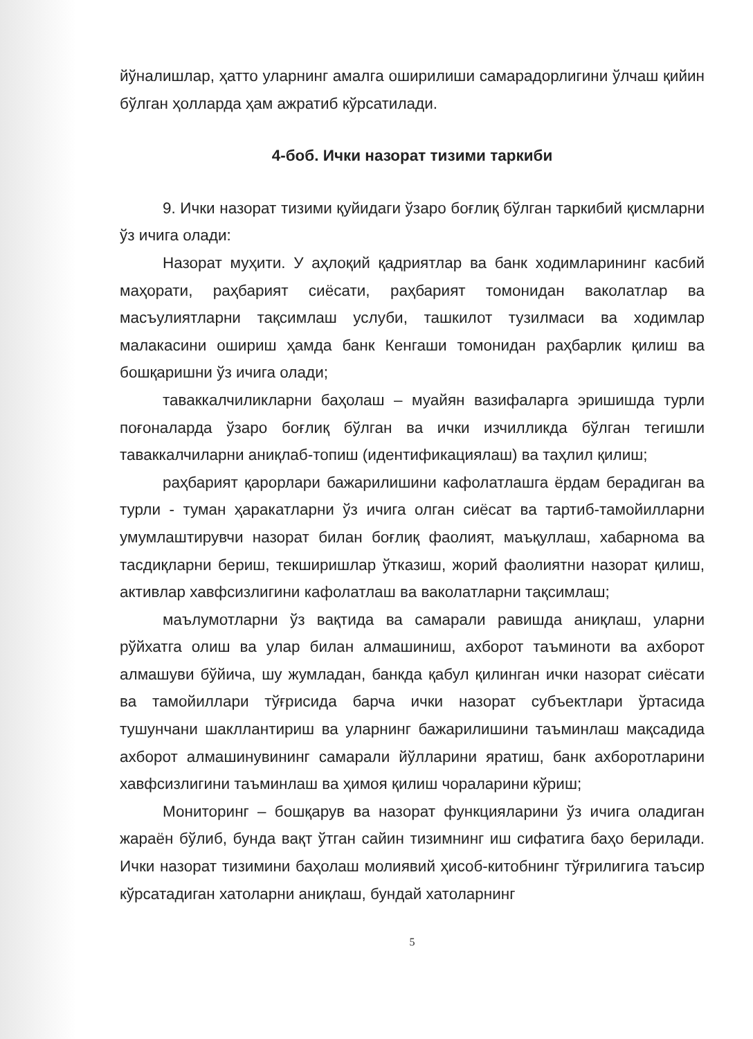йўналишлар, ҳатто уларнинг амалга оширилиши самарадорлигини ўлчаш қийин бўлган ҳолларда ҳам ажратиб кўрсатилади.
4-боб. Ички назорат тизими таркиби
9. Ички назорат тизими қуйидаги ўзаро боғлиқ бўлган таркибий қисмларни ўз ичига олади:
Назорат муҳити. У аҳлоқий қадриятлар ва банк ходимларининг касбий маҳорати, раҳбарият сиёсати, раҳбарият томонидан ваколатлар ва масъулиятларни тақсимлаш услуби, ташкилот тузилмаси ва ходимлар малакасини ошириш ҳамда банк Кенгаши томонидан раҳбарлик қилиш ва бошқаришни ўз ичига олади;
таваккалчиликларни баҳолаш – муайян вазифаларга эришишда турли поғоналарда ўзаро боғлиқ бўлган ва ички изчилликда бўлган тегишли таваккалчиларни аниқлаб-топиш (идентификациялаш) ва таҳлил қилиш;
раҳбарият қарорлари бажарилишини кафолатлашга ёрдам берадиган ва турли - туман ҳаракатларни ўз ичига олган сиёсат ва тартиб-тамойилларни умумлаштирувчи назорат билан боғлиқ фаолият, маъқуллаш, хабарнома ва тасдиқларни бериш, текширишлар ўтказиш, жорий фаолиятни назорат қилиш, активлар хавфсизлигини кафолатлаш ва ваколатларни тақсимлаш;
маълумотларни ўз вақтида ва самарали равишда аниқлаш, уларни рўйхатга олиш ва улар билан алмашиниш, ахборот таъминоти ва ахборот алмашуви бўйича, шу жумладан, банкда қабул қилинган ички назорат сиёсати ва тамойиллари тўғрисида барча ички назорат субъектлари ўртасида тушунчани шакллантириш ва уларнинг бажарилишини таъминлаш мақсадида ахборот алмашинувининг самарали йўлларини яратиш, банк ахборотларини хавфсизлигини таъминлаш ва ҳимоя қилиш чораларини кўриш;
Мониторинг – бошқарув ва назорат функцияларини ўз ичига оладиган жараён бўлиб, бунда вақт ўтган сайин тизимнинг иш сифатига баҳо берилади. Ички назорат тизимини баҳолаш молиявий ҳисоб-китобнинг тўғрилигига таъсир кўрсатадиган хатоларни аниқлаш, бундай хатоларнинг
5